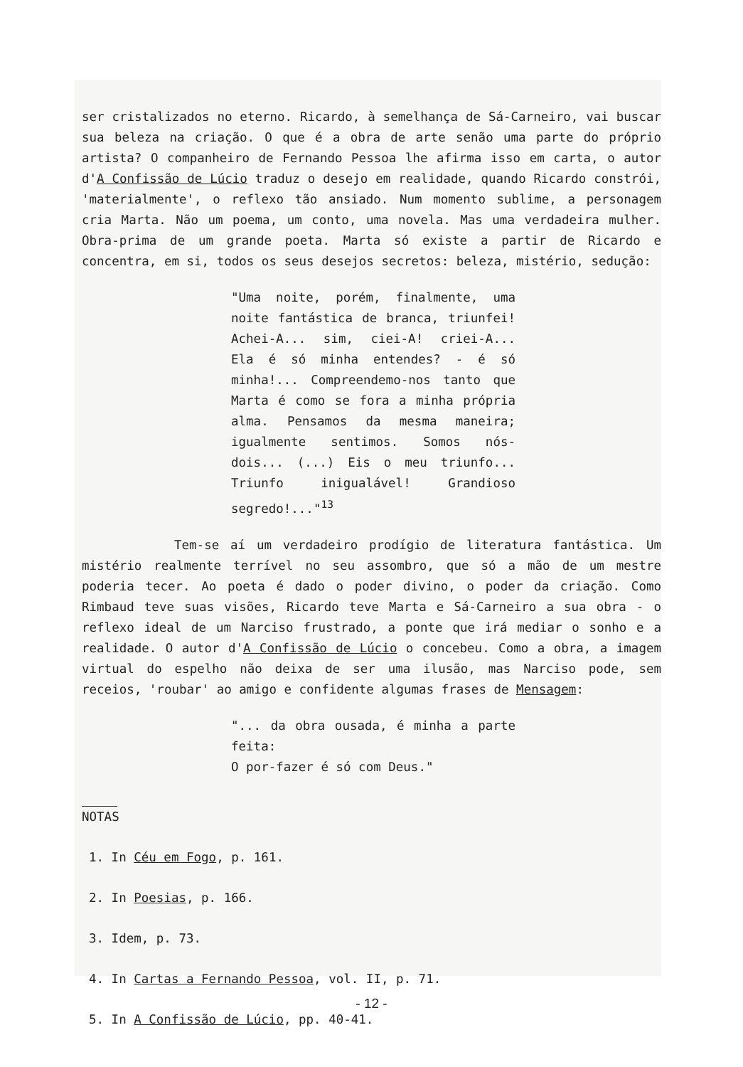ser cristalizados no eterno. Ricardo, à semelhança de Sá-Carneiro, vai buscar sua beleza na criação. O que é a obra de arte senão uma parte do próprio artista? O companheiro de Fernando Pessoa lhe afirma isso em carta, o autor d'A Confissão de Lúcio traduz o desejo em realidade, quando Ricardo constrói, 'materialmente', o reflexo tão ansiado. Num momento sublime, a personagem cria Marta. Não um poema, um conto, uma novela. Mas uma verdadeira mulher. Obra-prima de um grande poeta. Marta só existe a partir de Ricardo e concentra, em si, todos os seus desejos secretos: beleza, mistério, sedução:
"Uma noite, porém, finalmente, uma noite fantástica de branca, triunfei! Achei-A... sim, ciei-A! criei-A... Ela é só minha entendes? - é só minha!... Compreendemo-nos tanto que Marta é como se fora a minha própria alma. Pensamos da mesma maneira; igualmente sentimos. Somos nós-dois... (...) Eis o meu triunfo... Triunfo inigualável! Grandioso segredo!..."<sup>13</sup>
Tem-se aí um verdadeiro prodígio de literatura fantástica. Um mistério realmente terrível no seu assombro, que só a mão de um mestre poderia tecer. Ao poeta é dado o poder divino, o poder da criação. Como Rimbaud teve suas visões, Ricardo teve Marta e Sá-Carneiro a sua obra - o reflexo ideal de um Narciso frustrado, a ponte que irá mediar o sonho e a realidade. O autor d'A Confissão de Lúcio o concebeu. Como a obra, a imagem virtual do espelho não deixa de ser uma ilusão, mas Narciso pode, sem receios, 'roubar' ao amigo e confidente algumas frases de Mensagem:
"... da obra ousada, é minha a parte feita:
O por-fazer é só com Deus."
NOTAS
1. In Céu em Fogo, p. 161.
2. In Poesias, p. 166.
3. Idem, p. 73.
4. In Cartas a Fernando Pessoa, vol. II, p. 71.
5. In A Confissão de Lúcio, pp. 40-41.
- 12 -